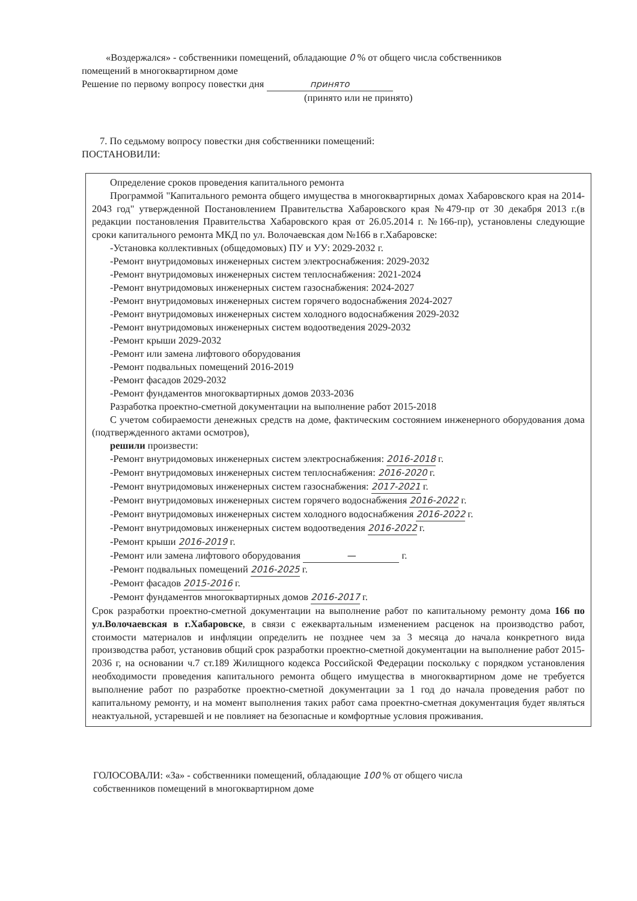«Воздержался» - собственники помещений, обладающие 0 % от общего числа собственников помещений в многоквартирном доме
Решение по первому вопросу повестки дня принято
(принято или не принято)
7. По седьмому вопросу повестки дня собственники помещений:
ПОСТАНОВИЛИ:
Определение сроков проведения капитального ремонта
Программой "Капитального ремонта общего имущества в многоквартирных домах Хабаровского края на 2014-2043 год" утвержденной Постановлением Правительства Хабаровского края №479-пр от 30 декабря 2013 г.(в редакции постановления Правительства Хабаровского края от 26.05.2014 г. №166-пр), установлены следующие сроки капитального ремонта МКД по ул. Волочаевская дом №166 в г.Хабаровске:
-Установка коллективных (общедомовых) ПУ и УУ: 2029-2032 г.
-Ремонт внутридомовых инженерных систем электроснабжения: 2029-2032
-Ремонт внутридомовых инженерных систем теплоснабжения: 2021-2024
-Ремонт внутридомовых инженерных систем газоснабжения: 2024-2027
-Ремонт внутридомовых инженерных систем горячего водоснабжения 2024-2027
-Ремонт внутридомовых инженерных систем холодного водоснабжения 2029-2032
-Ремонт внутридомовых инженерных систем водоотведения 2029-2032
-Ремонт крыши 2029-2032
-Ремонт или замена лифтового оборудования
-Ремонт подвальных помещений 2016-2019
-Ремонт фасадов 2029-2032
-Ремонт фундаментов многоквартирных домов 2033-2036
Разработка проектно-сметной документации на выполнение работ 2015-2018
С учетом собираемости денежных средств на доме, фактическим состоянием инженерного оборудования дома (подтвержденного актами осмотров),
решили произвести:
-Ремонт внутридомовых инженерных систем электроснабжения: 2016-2018 г.
-Ремонт внутридомовых инженерных систем теплоснабжения: 2016-2020 г.
-Ремонт внутридомовых инженерных систем газоснабжения: 2017-2021 г.
-Ремонт внутридомовых инженерных систем горячего водоснабжения 2016-2022 г.
-Ремонт внутридомовых инженерных систем холодного водоснабжения 2016-2022 г.
-Ремонт внутридомовых инженерных систем водоотведения 2016-2022 г.
-Ремонт крыши 2016-2019 г.
-Ремонт или замена лифтового оборудования — г.
-Ремонт подвальных помещений 2016-2025 г.
-Ремонт фасадов 2015-2016 г.
-Ремонт фундаментов многоквартирных домов 2016-2017 г.
Срок разработки проектно-сметной документации на выполнение работ по капитальному ремонту дома 166 по ул.Волочаевская в г.Хабаровске, в связи с ежеквартальным изменением расценок на производство работ, стоимости материалов и инфляции определить не позднее чем за 3 месяца до начала конкретного вида производства работ, установив общий срок разработки проектно-сметной документации на выполнение работ 2015-2036 г, на основании ч.7 ст.189 Жилищного кодекса Российской Федерации поскольку с порядком установления необходимости проведения капитального ремонта общего имущества в многоквартирном доме не требуется выполнение работ по разработке проектно-сметной документации за 1 год до начала проведения работ по капитальному ремонту, и на момент выполнения таких работ сама проектно-сметная документация будет являться неактуальной, устаревшей и не повлияет на безопасные и комфортные условия проживания.
ГОЛОСОВАЛИ: «За» - собственники помещений, обладающие 100 % от общего числа
собственников помещений в многоквартирном доме